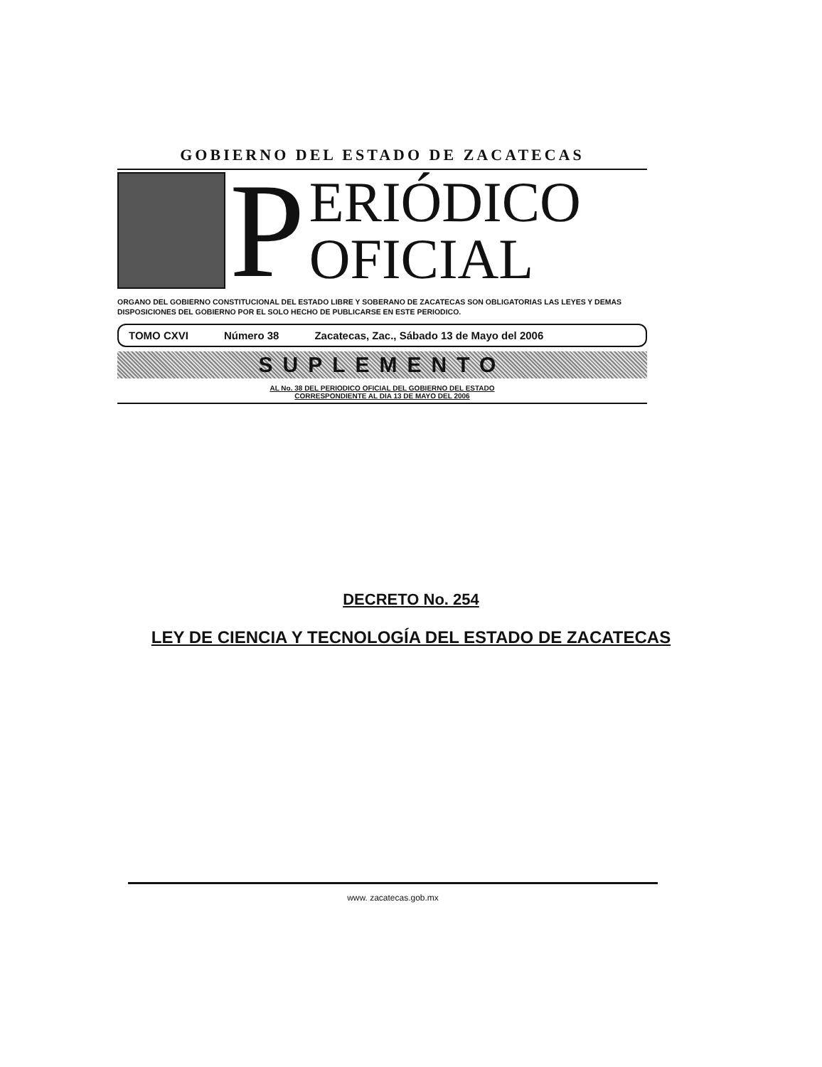GOBIERNO DEL ESTADO DE ZACATECAS
P
ERIÓDICO
OFICIAL
ORGANO DEL GOBIERNO CONSTITUCIONAL DEL ESTADO LIBRE Y SOBERANO DE ZACATECAS SON OBLIGATORIAS LAS LEYES Y DEMAS DISPOSICIONES DEL GOBIERNO POR EL SOLO HECHO DE PUBLICARSE EN ESTE PERIODICO.
TOMO CXVI Número 38 Zacatecas, Zac., Sábado 13 de Mayo del 2006
SUPLEMENTO
AL No. 38 DEL PERIODICO OFICIAL DEL GOBIERNO DEL ESTADO
CORRESPONDIENTE AL DIA 13 DE MAYO DEL 2006
DECRETO No. 254
LEY DE CIENCIA Y TECNOLOGÍA DEL ESTADO DE ZACATECAS
www. zacatecas.gob.mx